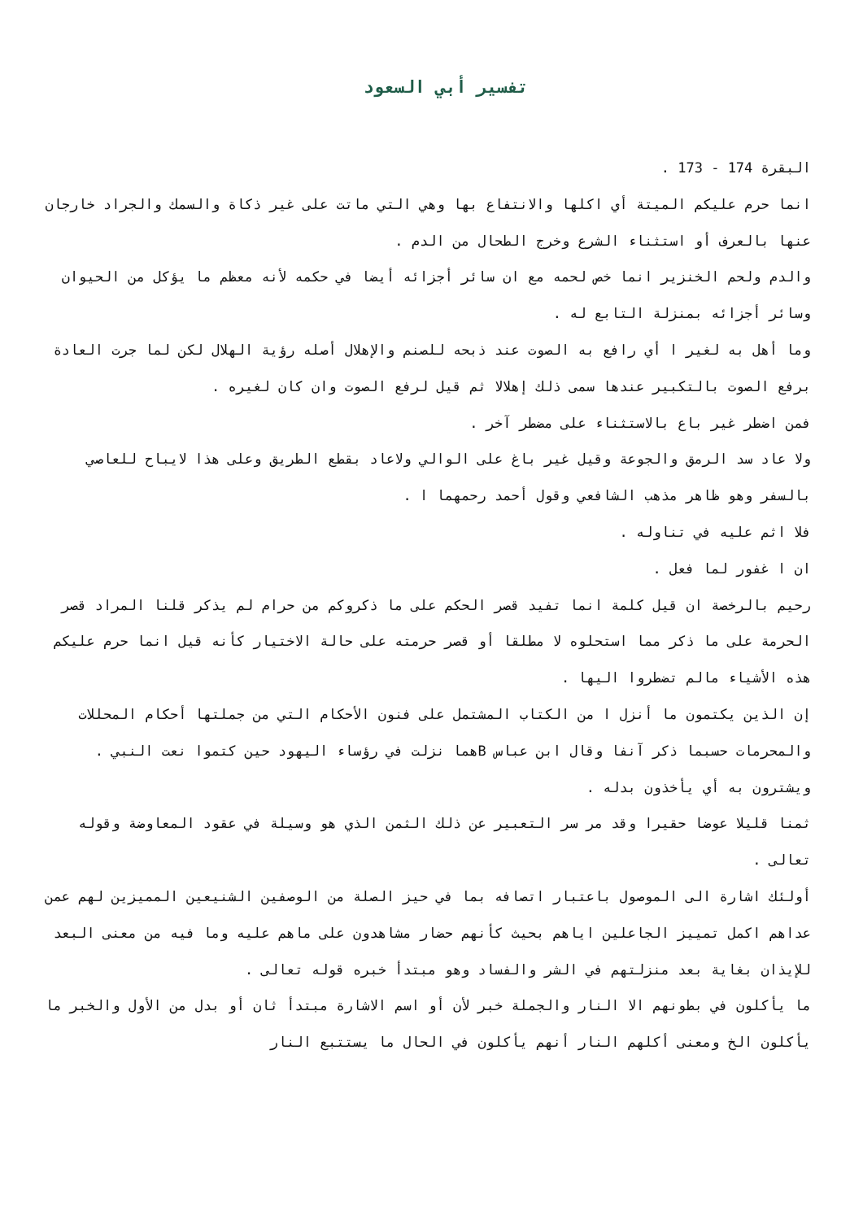تفسير أبي السعود
البقرة 174 - 173 .
انما حرم عليكم الميتة أي اكلها والانتفاع بها وهي التي ماتت على غير ذكاة والسمك والجراد خارجان عنها بالعرف أو استثناء الشرع وخرج الطحال من الدم .
والدم ولحم الخنزير انما خص لحمه مع ان سائر أجزائه أيضا في حكمه لأنه معظم ما يؤكل من الحيوان وسائر أجزائه بمنزلة التابع له .
وما أهل به لغير ا أي رافع به الصوت عند ذبحه للصنم والإهلال أصله رؤية الهلال لكن لما جرت العادة برفع الصوت بالتكبير عندها سمى ذلك إهلالا ثم قيل لرفع الصوت وان كان لغيره .
فمن اضطر غير باع بالاستثناء على مضطر آخر .
ولا عاد سد الرمق والجوعة وقيل غير باغ على الوالي ولاعاد بقطع الطريق وعلى هذا لايباح للعاصي بالسفر وهو ظاهر مذهب الشافعي وقول أحمد رحمهما ا .
فلا اثم عليه في تناوله .
ان ا غفور لما فعل .
رحيم بالرخصة ان قيل كلمة انما تفيد قصر الحكم على ما ذكروكم من حرام لم يذكر قلنا المراد قصر الحرمة على ما ذكر مما استحلوه لا مطلقا أو قصر حرمته على حالة الاختيار كأنه قيل انما حرم عليكم هذه الأشياء مالم تضطروا اليها .
إن الذين يكتمون ما أنزل ا من الكتاب المشتمل على فنون الأحكام التي من جملتها أحكام المحللات والمحرمات حسبما ذكر آنفا وقال ابن عباس Bهما نزلت في رؤساء اليهود حين كتموا نعت النبي .
ويشترون به أي يأخذون بدله .
ثمنا قليلا عوضا حقيرا وقد مر سر التعبير عن ذلك الثمن الذي هو وسيلة في عقود المعاوضة وقوله تعالى .
أولئك اشارة الى الموصول باعتبار اتصافه بما في حيز الصلة من الوصفين الشنيعين المميزين لهم عمن عداهم اكمل تمييز الجاعلين اياهم بحيث كأنهم حضار مشاهدون على ماهم عليه وما فيه من معنى البعد للإيذان بغاية بعد منزلتهم في الشر والفساد وهو مبتدأ خبره قوله تعالى .
ما يأكلون في بطونهم الا النار والجملة خبر لأن أو اسم الاشارة مبتدأ ثان أو بدل من الأول والخبر ما يأكلون الخ ومعنى أكلهم النار أنهم يأكلون في الحال ما يستتبع النار